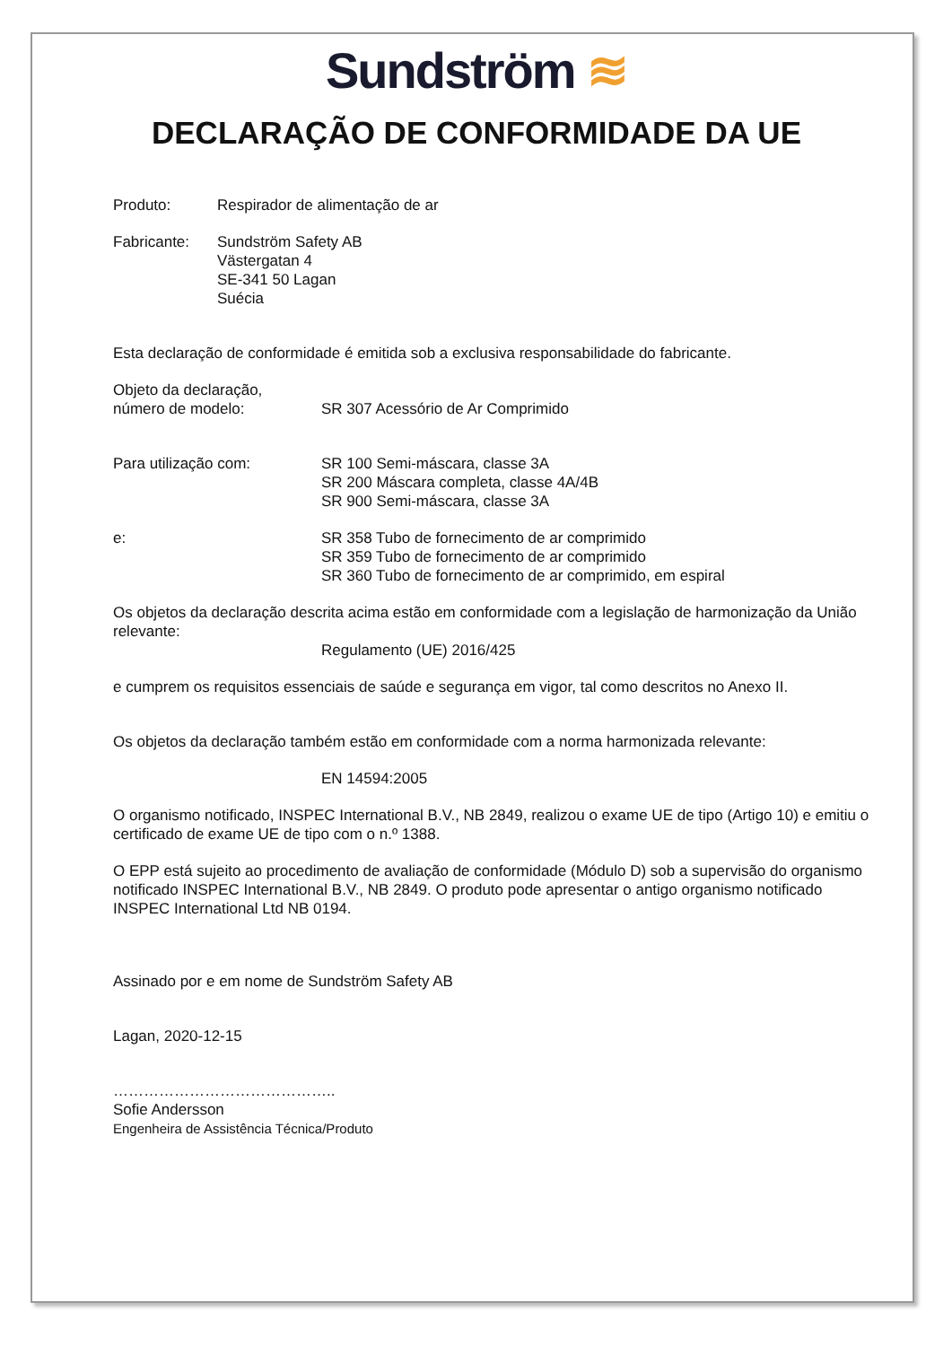Sundström ≋
DECLARAÇÃO DE CONFORMIDADE DA UE
Produto: Respirador de alimentação de ar
Fabricante: Sundström Safety AB
Västergatan 4
SE-341 50 Lagan
Suécia
Esta declaração de conformidade é emitida sob a exclusiva responsabilidade do fabricante.
Objeto da declaração,
número de modelo:
SR 307 Acessório de Ar Comprimido
Para utilização com: SR 100 Semi-máscara, classe 3A
SR 200 Máscara completa, classe 4A/4B
SR 900 Semi-máscara, classe 3A
e: SR 358 Tubo de fornecimento de ar comprimido
SR 359 Tubo de fornecimento de ar comprimido
SR 360 Tubo de fornecimento de ar comprimido, em espiral
Os objetos da declaração descrita acima estão em conformidade com a legislação de harmonização da União relevante:
Regulamento (UE) 2016/425
e cumprem os requisitos essenciais de saúde e segurança em vigor, tal como descritos no Anexo II.
Os objetos da declaração também estão em conformidade com a norma harmonizada relevante:
EN 14594:2005
O organismo notificado, INSPEC International B.V., NB 2849, realizou o exame UE de tipo (Artigo 10) e emitiu o certificado de exame UE de tipo com o n.º 1388.
O EPP está sujeito ao procedimento de avaliação de conformidade (Módulo D) sob a supervisão do organismo notificado INSPEC International B.V., NB 2849. O produto pode apresentar o antigo organismo notificado INSPEC International Ltd NB 0194.
Assinado por e em nome de Sundström Safety AB
Lagan, 2020-12-15
……………………………………..
Sofie Andersson
Engenheira de Assistência Técnica/Produto